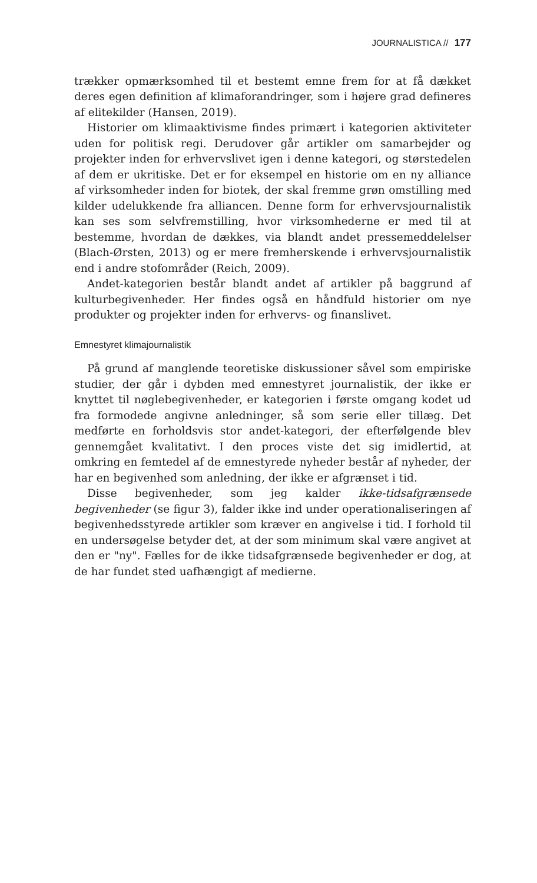JOURNALISTICA // 177
trækker opmærksomhed til et bestemt emne frem for at få dækket deres egen definition af klimaforandringer, som i højere grad defineres af elitekilder (Hansen, 2019).
Historier om klimaaktivisme findes primært i kategorien aktiviteter uden for politisk regi. Derudover går artikler om samarbejder og projekter inden for erhvervslivet igen i denne kategori, og størstedelen af dem er ukritiske. Det er for eksempel en historie om en ny alliance af virksomheder inden for biotek, der skal fremme grøn omstilling med kilder udelukkende fra alliancen. Denne form for erhvervsjournalistik kan ses som selvfremstilling, hvor virksomhederne er med til at bestemme, hvordan de dækkes, via blandt andet pressemeddelelser (Blach-Ørsten, 2013) og er mere fremherskende i erhvervsjournalistik end i andre stofområder (Reich, 2009).
Andet-kategorien består blandt andet af artikler på baggrund af kulturbegivenheder. Her findes også en håndfuld historier om nye produkter og projekter inden for erhvervs- og finanslivet.
Emnestyret klimajournalistik
På grund af manglende teoretiske diskussioner såvel som empiriske studier, der går i dybden med emnestyret journalistik, der ikke er knyttet til nøglebegivenheder, er kategorien i første omgang kodet ud fra formodede angivne anledninger, så som serie eller tillæg. Det medførte en forholdsvis stor andet-kategori, der efterfølgende blev gennemgået kvalitativt. I den proces viste det sig imidlertid, at omkring en femtedel af de emnestyrede nyheder består af nyheder, der har en begivenhed som anledning, der ikke er afgrænset i tid.
Disse begivenheder, som jeg kalder ikke-tidsafgrænsede begivenheder (se figur 3), falder ikke ind under operationaliseringen af begivenhedsstyrede artikler som kræver en angivelse i tid. I forhold til en undersøgelse betyder det, at der som minimum skal være angivet at den er "ny". Fælles for de ikke tidsafgrænsede begivenheder er dog, at de har fundet sted uafhængigt af medierne.